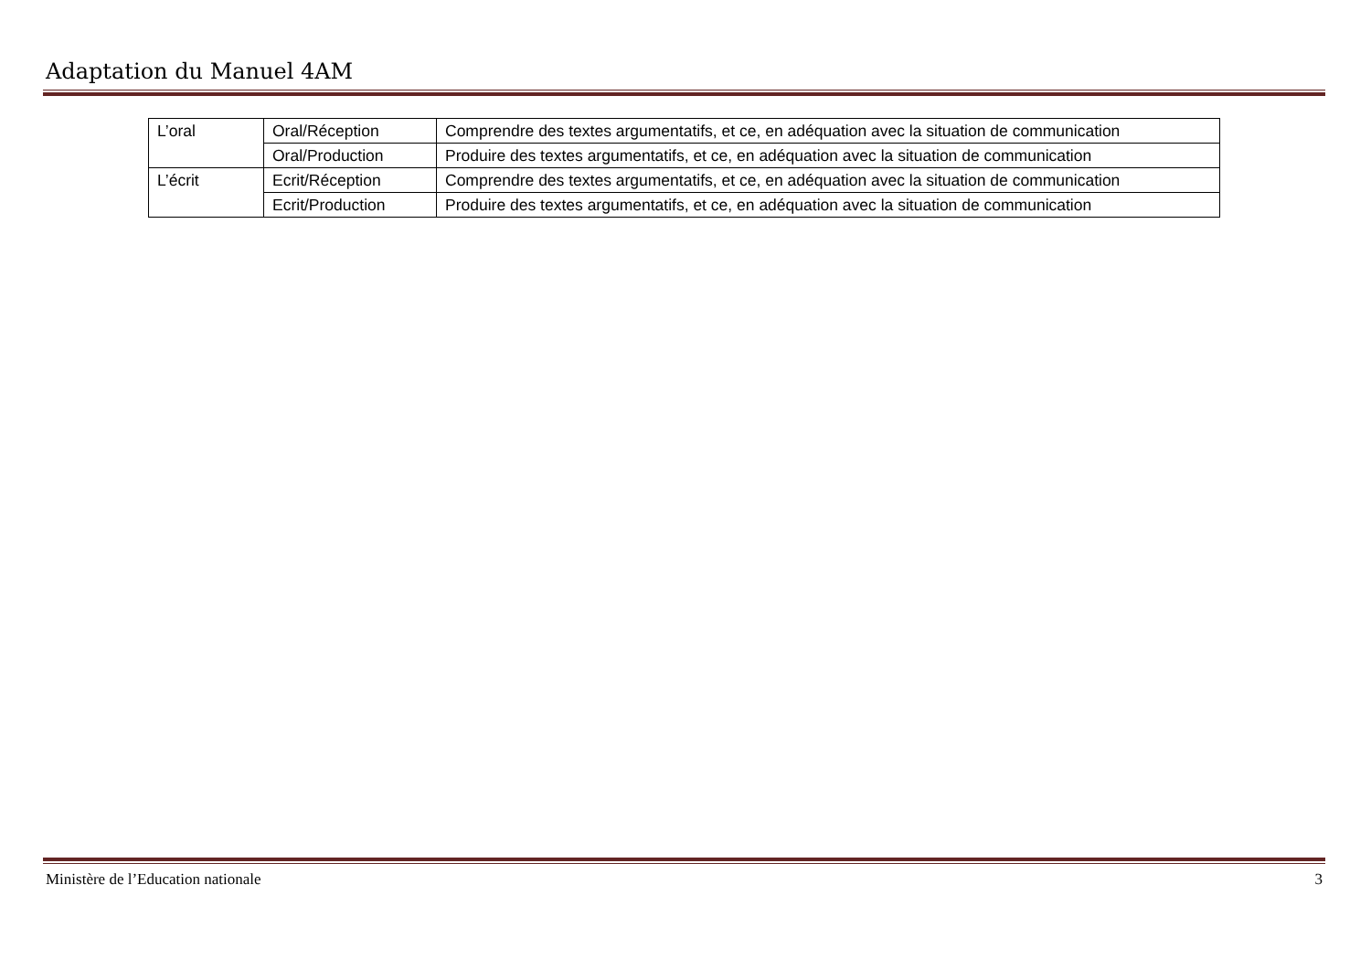Adaptation du Manuel 4AM
| L’oral | Oral/Réception | Comprendre des textes argumentatifs, et ce, en adéquation avec la situation de communication |
| | Oral/Production | Produire des textes argumentatifs, et ce, en adéquation avec la situation de communication |
| L’écrit | Ecrit/Réception | Comprendre des textes argumentatifs, et ce, en adéquation avec la situation de communication |
| | Ecrit/Production | Produire des textes argumentatifs, et ce, en adéquation avec la situation de communication |
Ministère de l’Education nationale 3